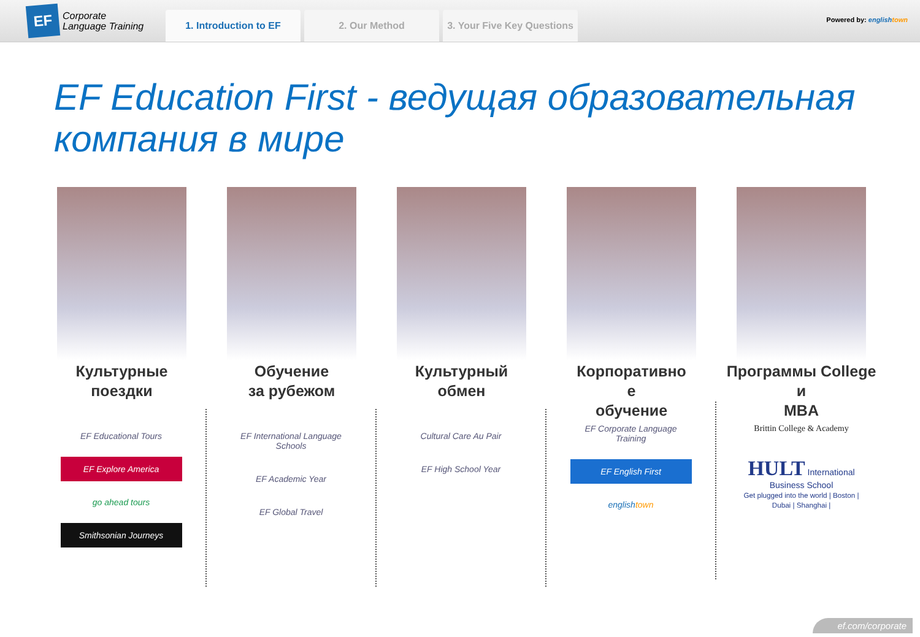EF
Corporate
Language Training
1. Introduction to EF
2. Our Method
3. Your Five Key Questions
Powered by: english town
EF Education First - ведущая образовательная компания в мире
Культурные
поездки
EF Educational Tours
EF Explore America
go ahead tours
Smithsonian Journeys
Обучение
за рубежом
EF International Language Schools
EF Academic Year
EF Global Travel
Культурный
обмен
Cultural Care Au Pair
EF High School Year
Корпоративно
е
обучение
EF Corporate Language Training
EF English First
englishtown
Программы College
и
MBA
Brittin College & Academy
HULT International Business School
Get plugged into the world | Boston | Dubai | Shanghai |
ef.com/corporate